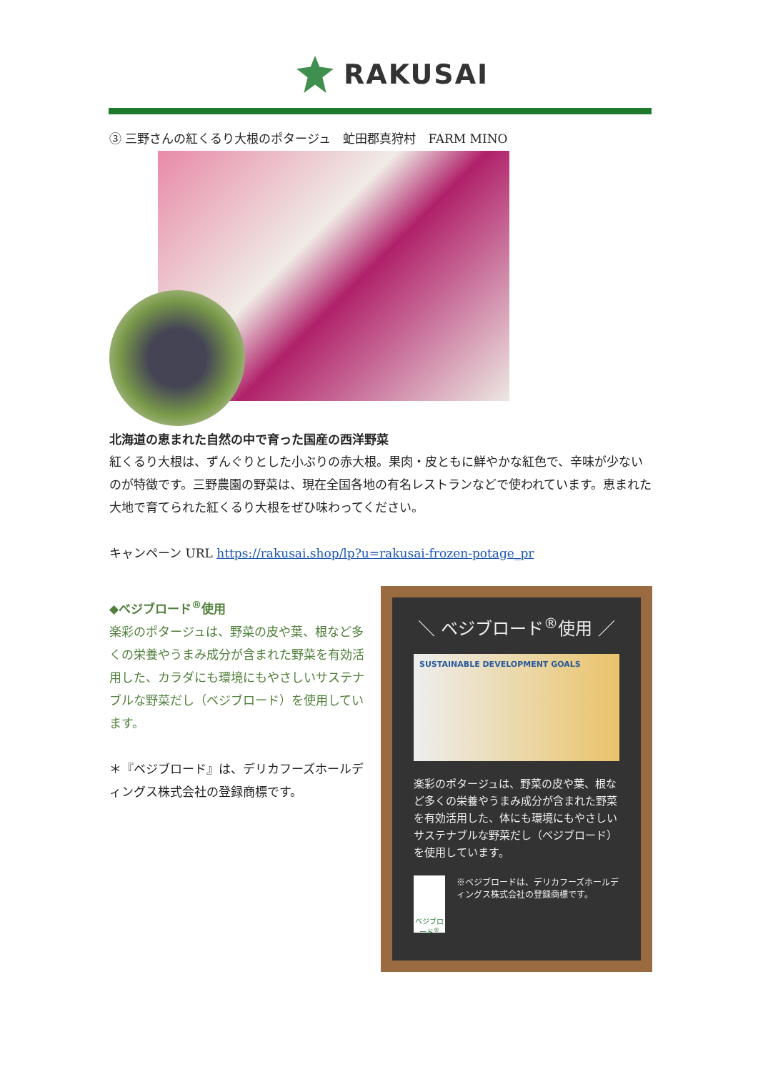RAKUSAI
③ 三野さんの紅くるり大根のポタージュ　虻田郡真狩村　FARM MINO
北海道の恵まれた自然の中で育った国産の西洋野菜
紅くるり大根は、ずんぐりとした小ぶりの赤大根。果肉・皮ともに鮮やかな紅色で、辛味が少ないのが特徴です。三野農園の野菜は、現在全国各地の有名レストランなどで使われています。恵まれた大地で育てられた紅くるり大根をぜひ味わってください。
キャンペーン URL https://rakusai.shop/lp?u=rakusai-frozen-potage_pr
◆ベジブロード<sup>®</sup>使用
楽彩のポタージュは、野菜の皮や葉、根など多くの栄養やうまみ成分が含まれた野菜を有効活用した、カラダにも環境にもやさしいサステナブルな野菜だし（ベジブロード）を使用しています。
＊『ベジブロード』は、デリカフーズホールディングス株式会社の登録商標です。
＼ ベジブロード<sup>®</sup>使用 ／
SUSTAINABLE DEVELOPMENT GOALS
楽彩のポタージュは、野菜の皮や葉、根など多くの栄養やうまみ成分が含まれた野菜を有効活用した、体にも環境にもやさしいサステナブルな野菜だし（ベジブロード）を使用しています。
ベジブロード<sup>®</sup>
※ベジブロードは、デリカフーズホールディングス株式会社の登録商標です。